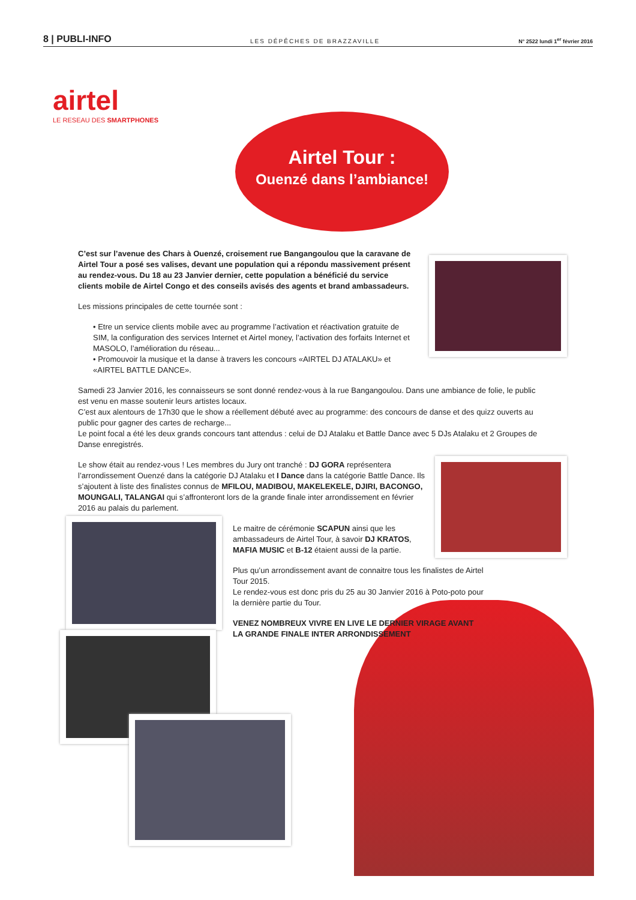8 | PUBLI-INFO LES DÉPÊCHES DE BRAZZAVILLE N° 2522 lundi 1<sup>er</sup> février 2016
airtel
LE RESEAU DES SMARTPHONES
Airtel Tour :
Ouenzé dans l’ambiance!
C’est sur l’avenue des Chars à Ouenzé, croisement rue Bangangoulou que la caravane de Airtel Tour a posé ses valises, devant une population qui a répondu massivement présent au rendez-vous. Du 18 au 23 Janvier dernier, cette population a bénéficié du service clients mobile de Airtel Congo et des conseils avisés des agents et brand ambassadeurs.
Les missions principales de cette tournée sont :
• Etre un service clients mobile avec au programme l’activation et réactivation gratuite de SIM, la configuration des services Internet et Airtel money, l’activation des forfaits Internet et MASOLO, l’amélioration du réseau...
• Promouvoir la musique et la danse à travers les concours «AIRTEL DJ ATALAKU» et «AIRTEL BATTLE DANCE».
Samedi 23 Janvier 2016, les connaisseurs se sont donné rendez-vous à la rue Bangangoulou. Dans une ambiance de folie, le public est venu en masse soutenir leurs artistes locaux.
C’est aux alentours de 17h30 que le show a réellement débuté avec au programme: des concours de danse et des quizz ouverts au public pour gagner des cartes de recharge...
Le point focal a été les deux grands concours tant attendus : celui de DJ Atalaku et Battle Dance avec 5 DJs Atalaku et 2 Groupes de Danse enregistrés.
Le show était au rendez-vous ! Les membres du Jury ont tranché : DJ GORA représentera l’arrondissement Ouenzé dans la catégorie DJ Atalaku et I Dance dans la catégorie Battle Dance. Ils s’ajoutent à liste des finalistes connus de MFILOU, MADIBOU, MAKELEKELE, DJIRI, BACONGO, MOUNGALI, TALANGAI qui s’affronteront lors de la grande finale inter arrondissement en février 2016 au palais du parlement.
Le maitre de cérémonie SCAPUN ainsi que les ambassadeurs de Airtel Tour, à savoir DJ KRATOS, MAFIA MUSIC et B-12 étaient aussi de la partie.
Plus qu’un arrondissement avant de connaitre tous les finalistes de Airtel Tour 2015.
Le rendez-vous est donc pris du 25 au 30 Janvier 2016 à Poto-poto pour la dernière partie du Tour.
VENEZ NOMBREUX VIVRE EN LIVE LE DERNIER VIRAGE AVANT
LA GRANDE FINALE INTER ARRONDISSEMENT